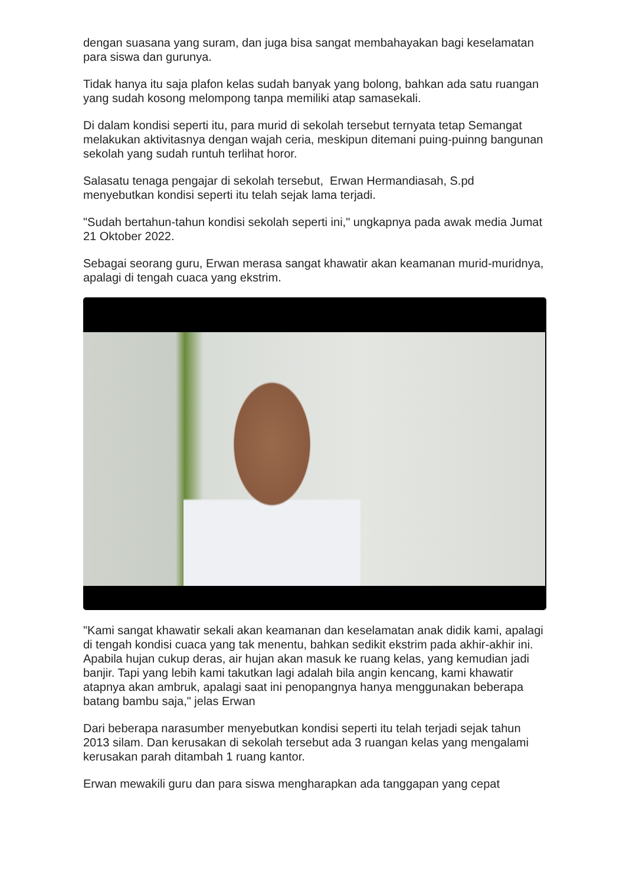dengan suasana yang suram, dan juga bisa sangat membahayakan bagi keselamatan para siswa dan gurunya.
Tidak hanya itu saja plafon kelas sudah banyak yang bolong, bahkan ada satu ruangan yang sudah kosong melompong tanpa memiliki atap samasekali.
Di dalam kondisi seperti itu, para murid di sekolah tersebut ternyata tetap Semangat melakukan aktivitasnya dengan wajah ceria, meskipun ditemani puing-puinng bangunan sekolah yang sudah runtuh terlihat horor.
Salasatu tenaga pengajar di sekolah tersebut, Erwan Hermandiasah, S.pd menyebutkan kondisi seperti itu telah sejak lama terjadi.
"Sudah bertahun-tahun kondisi sekolah seperti ini," ungkapnya pada awak media Jumat 21 Oktober 2022.
Sebagai seorang guru, Erwan merasa sangat khawatir akan keamanan murid-muridnya, apalagi di tengah cuaca yang ekstrim.
"Kami sangat khawatir sekali akan keamanan dan keselamatan anak didik kami, apalagi di tengah kondisi cuaca yang tak menentu, bahkan sedikit ekstrim pada akhir-akhir ini. Apabila hujan cukup deras, air hujan akan masuk ke ruang kelas, yang kemudian jadi banjir. Tapi yang lebih kami takutkan lagi adalah bila angin kencang, kami khawatir atapnya akan ambruk, apalagi saat ini penopangnya hanya menggunakan beberapa batang bambu saja," jelas Erwan
Dari beberapa narasumber menyebutkan kondisi seperti itu telah terjadi sejak tahun 2013 silam. Dan kerusakan di sekolah tersebut ada 3 ruangan kelas yang mengalami kerusakan parah ditambah 1 ruang kantor.
Erwan mewakili guru dan para siswa mengharapkan ada tanggapan yang cepat